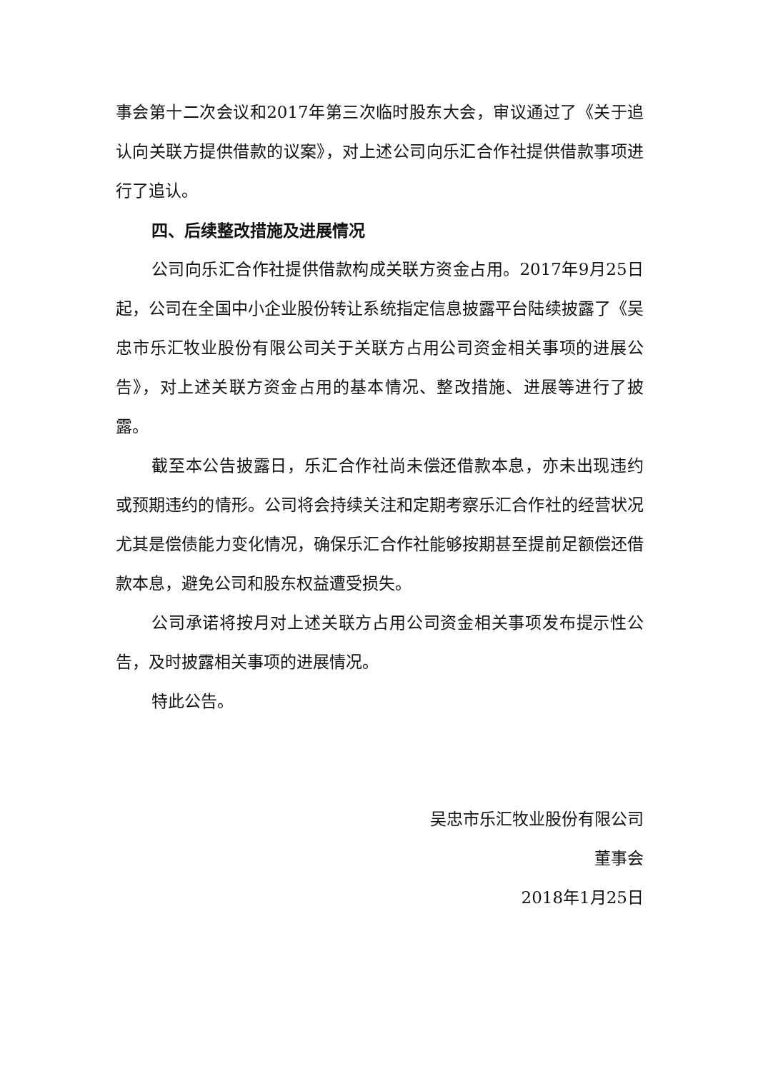事会第十二次会议和2017年第三次临时股东大会，审议通过了《关于追认向关联方提供借款的议案》，对上述公司向乐汇合作社提供借款事项进行了追认。
四、后续整改措施及进展情况
公司向乐汇合作社提供借款构成关联方资金占用。2017年9月25日起，公司在全国中小企业股份转让系统指定信息披露平台陆续披露了《吴忠市乐汇牧业股份有限公司关于关联方占用公司资金相关事项的进展公告》，对上述关联方资金占用的基本情况、整改措施、进展等进行了披露。
截至本公告披露日，乐汇合作社尚未偿还借款本息，亦未出现违约或预期违约的情形。公司将会持续关注和定期考察乐汇合作社的经营状况尤其是偿债能力变化情况，确保乐汇合作社能够按期甚至提前足额偿还借款本息，避免公司和股东权益遭受损失。
公司承诺将按月对上述关联方占用公司资金相关事项发布提示性公告，及时披露相关事项的进展情况。
特此公告。
吴忠市乐汇牧业股份有限公司
董事会
2018年1月25日